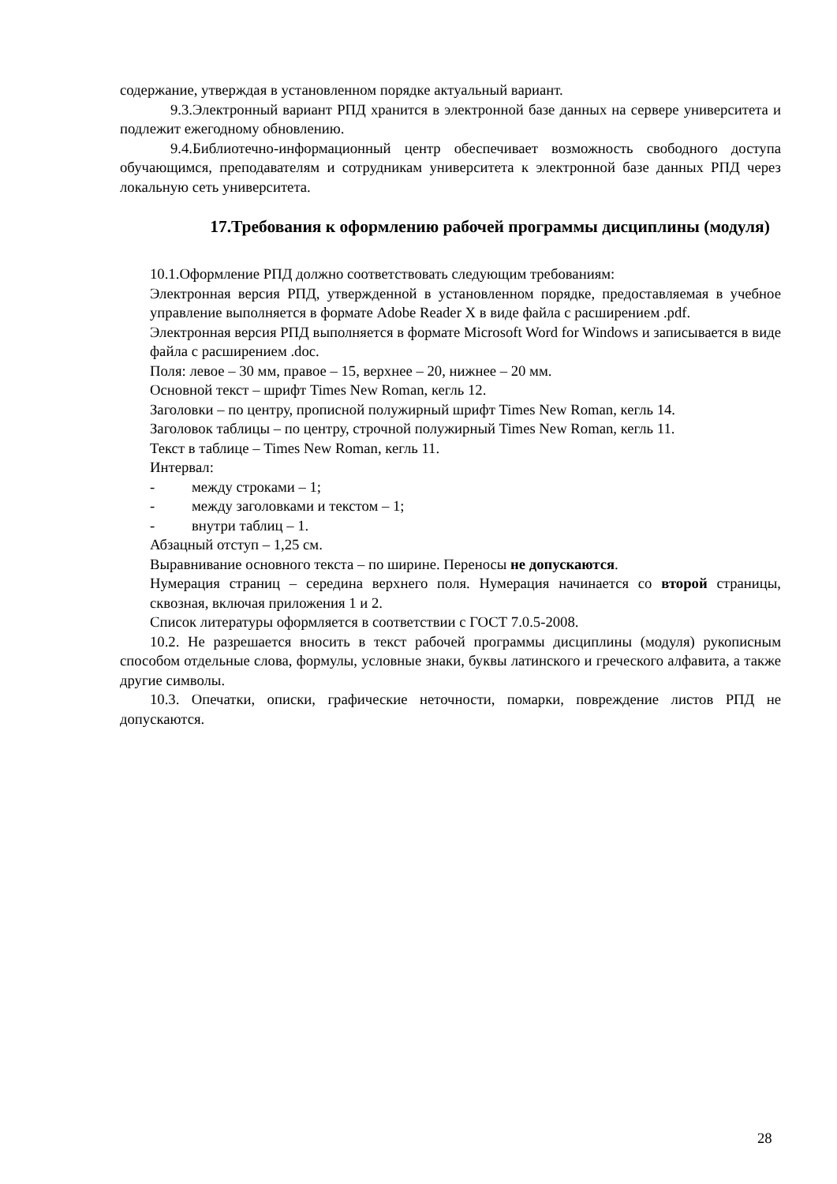содержание, утверждая в установленном порядке актуальный вариант.
9.3.Электронный вариант РПД хранится в электронной базе данных на сервере университета и подлежит ежегодному обновлению.
9.4.Библиотечно-информационный центр обеспечивает возможность свободного доступа обучающимся, преподавателям и сотрудникам университета к электронной базе данных РПД через локальную сеть университета.
17.Требования к оформлению рабочей программы дисциплины (модуля)
10.1.Оформление РПД должно соответствовать следующим требованиям:
Электронная версия РПД, утвержденной в установленном порядке, предоставляемая в учебное управление выполняется в формате Adobe Reader X в виде файла с расширением .pdf.
Электронная версия РПД выполняется в формате Microsoft Word for Windows и записывается в виде файла с расширением .doc.
Поля: левое – 30 мм, правое – 15, верхнее – 20, нижнее – 20 мм.
Основной текст – шрифт Times New Roman, кегль 12.
Заголовки – по центру, прописной полужирный шрифт Times New Roman, кегль 14.
Заголовок таблицы – по центру, строчной полужирный Times New Roman, кегль 11.
Текст в таблице – Times New Roman, кегль 11.
Интервал:
- между строками – 1;
- между заголовками и текстом – 1;
- внутри таблиц – 1.
Абзацный отступ – 1,25 см.
Выравнивание основного текста – по ширине. Переносы не допускаются.
Нумерация страниц – середина верхнего поля. Нумерация начинается со второй страницы, сквозная, включая приложения 1 и 2.
Список литературы оформляется в соответствии с ГОСТ 7.0.5-2008.
10.2. Не разрешается вносить в текст рабочей программы дисциплины (модуля) рукописным способом отдельные слова, формулы, условные знаки, буквы латинского и греческого алфавита, а также другие символы.
10.3. Опечатки, описки, графические неточности, помарки, повреждение листов РПД не допускаются.
28